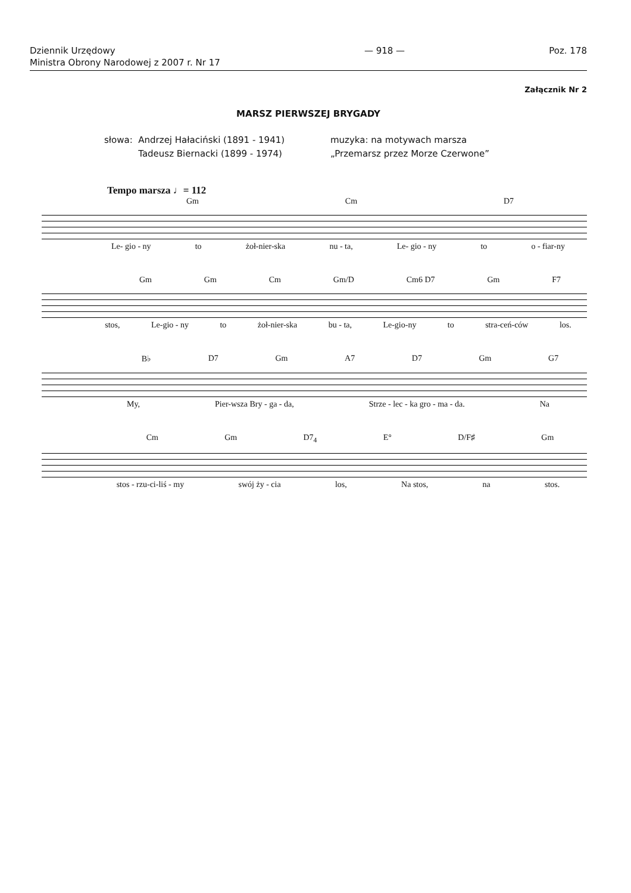Dziennik Urzędowy
Ministra Obrony Narodowej z 2007 r. Nr 17
— 918 — Poz. 178
Załącznik Nr 2
MARSZ PIERWSZEJ BRYGADY
słowa: Andrzej Hałaciński (1891 - 1941)
Tadeusz Biernacki (1899 - 1974)
muzyka: na motywach marsza
„Przemarsz przez Morze Czerwone”
Tempo marsza ♩= 112
Gm Cm D7
Le- gio - ny to żoł-nier-ska nu - ta, Le- gio - ny to o - fiar-ny
Gm Gm Cm Gm/D Cm6 D7 Gm F7
stos, Le-gio - ny to żoł-nier-ska bu - ta, Le-gio-ny to stra-ceń-ców los.
B♭ D7 Gm A7 D7 Gm G7
My, Pier-wsza Bry - ga - da, Strze - lec - ka gro - ma - da. Na
Cm Gm D7<sub>4</sub> E° D/F♯ Gm
stos - rzu-ci-liś - my swój ży - cia los, Na stos, na stos.